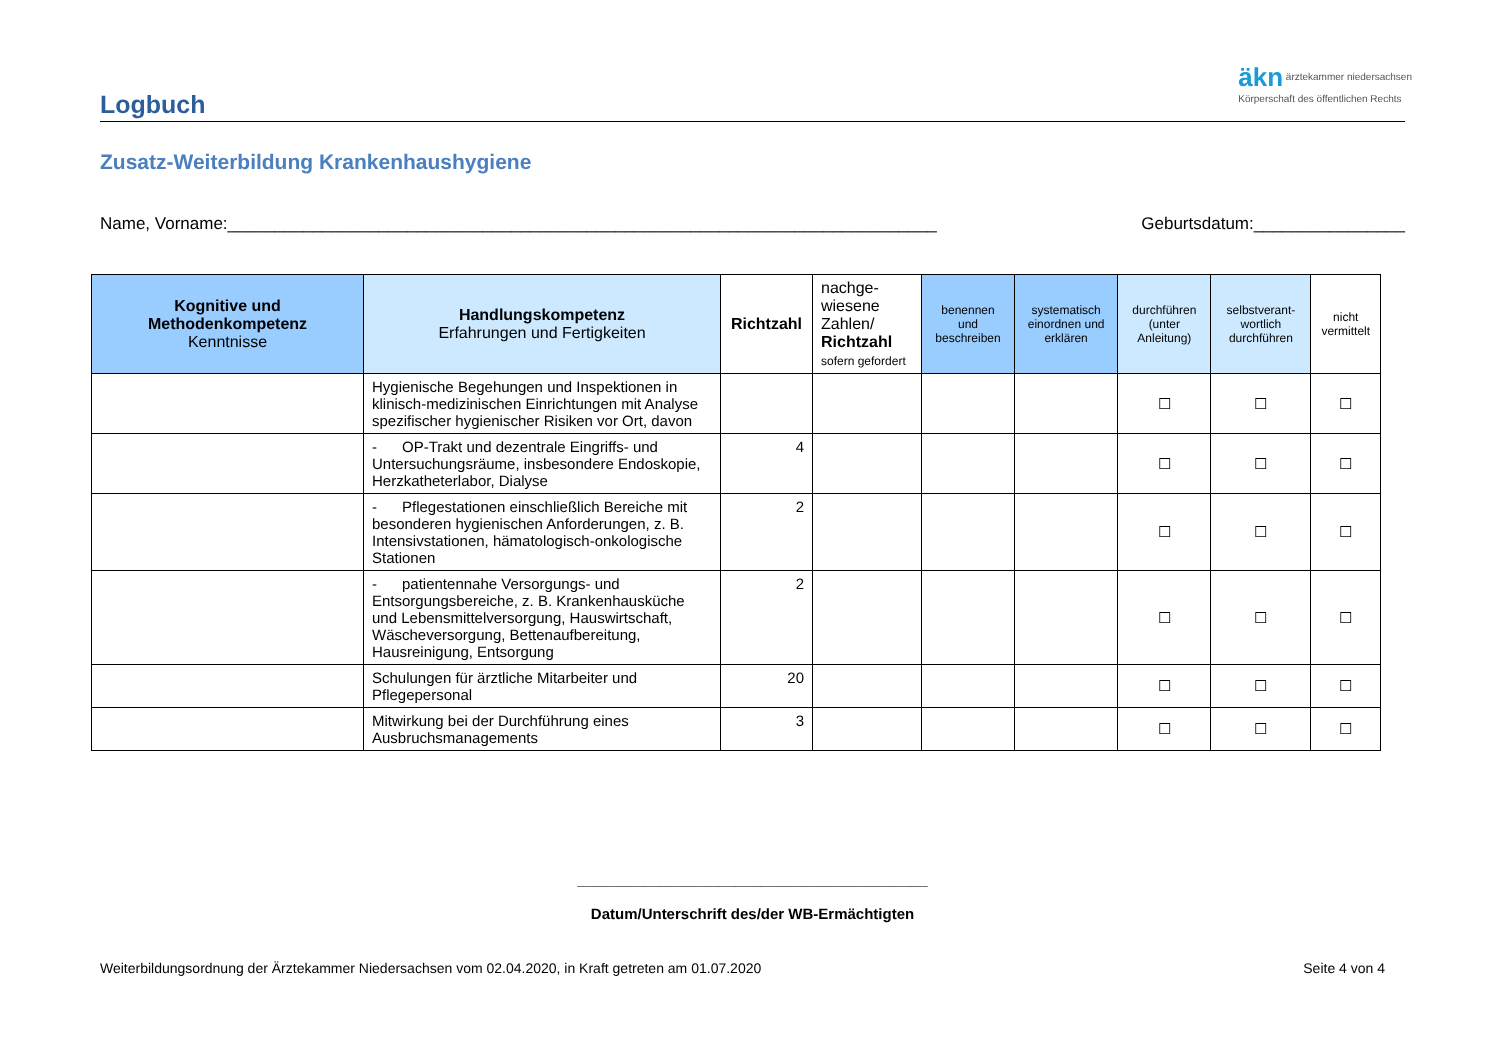äkn ärztekammer niedersachsen
Körperschaft des öffentlichen Rechts
Logbuch
Zusatz-Weiterbildung Krankenhaushygiene
Name, Vorname:___________________________________________________________________________ Geburtsdatum:________________
| Kognitive und Methodenkompetenz Kenntnisse | Handlungskompetenz Erfahrungen und Fertigkeiten | Richtzahl | nachge- wiesene Zahlen/ Richtzahl sofern gefordert | benennen und beschreiben | systematisch einordnen und erklären | durchführen (unter Anleitung) | selbstverant-wortlich durchführen | nicht vermittelt |
| --- | --- | --- | --- | --- | --- | --- | --- | --- |
| | Hygienische Begehungen und Inspektionen in klinisch-medizinischen Einrichtungen mit Analyse spezifischer hygienischer Risiken vor Ort, davon | | | | | ☐ | ☐ | ☐ |
| | - OP-Trakt und dezentrale Eingriffs- und Untersuchungsräume, insbesondere Endoskopie, Herzkatheterlabor, Dialyse | 4 | | | | ☐ | ☐ | ☐ |
| | - Pflegestationen einschließlich Bereiche mit besonderen hygienischen Anforderungen, z. B. Intensivstationen, hämatologisch-onkologische Stationen | 2 | | | | ☐ | ☐ | ☐ |
| | - patientennahe Versorgungs- und Entsorgungsbereiche, z. B. Krankenhausküche und Lebensmittelversorgung, Hauswirtschaft, Wäscheversorgung, Bettenaufbereitung, Hausreinigung, Entsorgung | 2 | | | | ☐ | ☐ | ☐ |
| | Schulungen für ärztliche Mitarbeiter und Pflegepersonal | 20 | | | | ☐ | ☐ | ☐ |
| | Mitwirkung bei der Durchführung eines Ausbruchsmanagements | 3 | | | | ☐ | ☐ | ☐ |
__________________________________________
Datum/Unterschrift des/der WB-Ermächtigten
Weiterbildungsordnung der Ärztekammer Niedersachsen vom 02.04.2020, in Kraft getreten am 01.07.2020 Seite 4 von 4